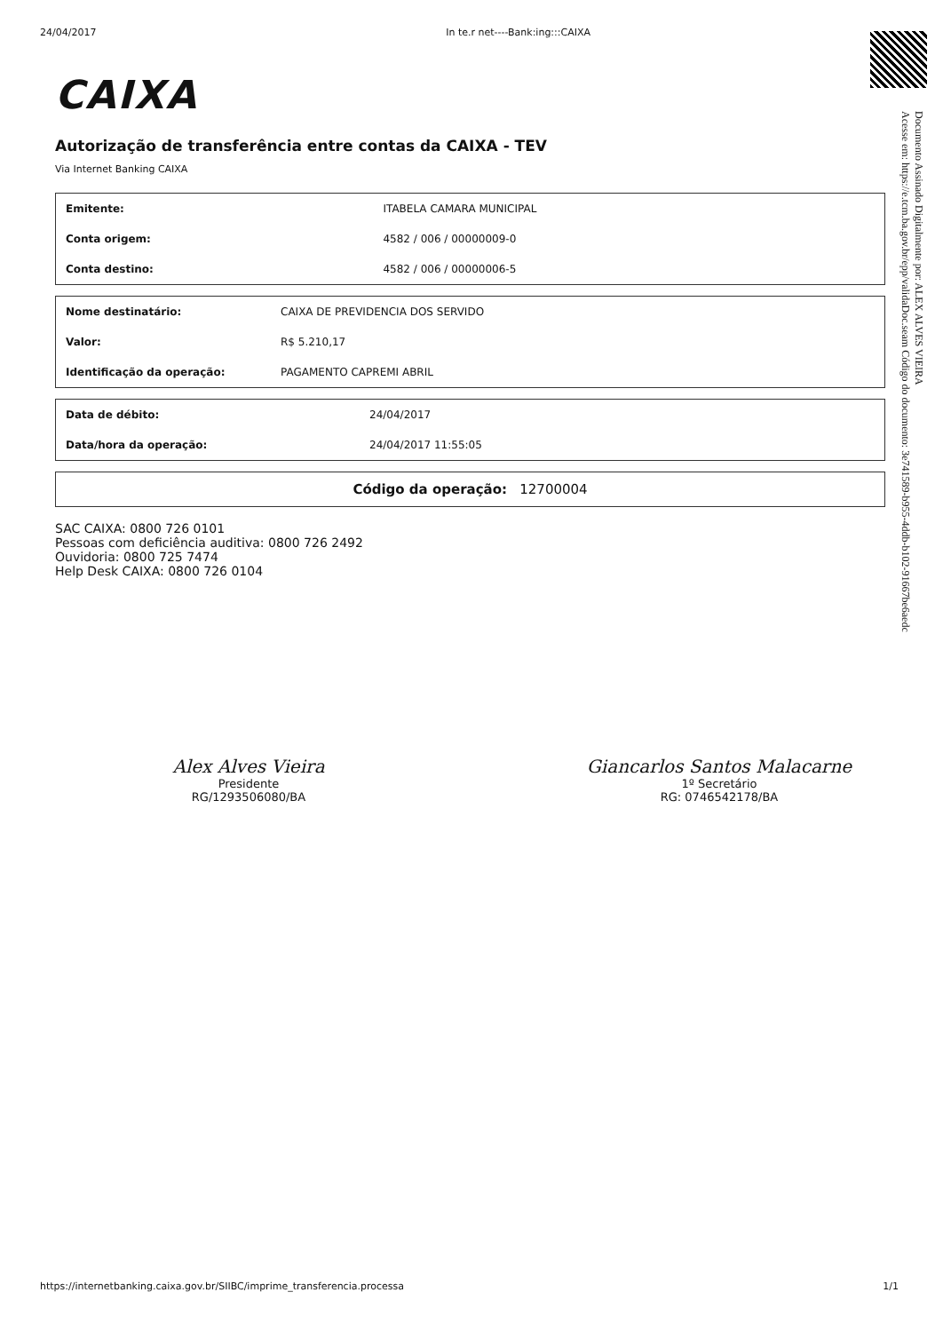24/04/2017 In te.r net----Bank:ing:::CAIXA
CAIXA
Autorização de transferência entre contas da CAIXA - TEV
Via Internet Banking CAIXA
| Emitente: | ITABELA CAMARA MUNICIPAL |
| Conta origem: | 4582 / 006 / 00000009-0 |
| Conta destino: | 4582 / 006 / 00000006-5 |
| Nome destinatário: | CAIXA DE PREVIDENCIA DOS SERVIDO |
| Valor: | R$ 5.210,17 |
| Identificação da operação: | PAGAMENTO CAPREMI ABRIL |
| Data de débito: | 24/04/2017 |
| Data/hora da operação: | 24/04/2017 11:55:05 |
| Código da operação: 12700004 |
SAC CAIXA: 0800 726 0101
Pessoas com deficiência auditiva: 0800 726 2492
Ouvidoria: 0800 725 7474
Help Desk CAIXA: 0800 726 0104
Alex Alves Vieira
Presidente
RG/1293506080/BA
Giancarlos Santos Malacarne
1º Secretário
RG: 0746542178/BA
Documento Assinado Digitalmente por: ALEX ALVES VIEIRA
Acesse em: https://e.tcm.ba.gov.br/epp/validaDoc.seam Código do documento: 3e741589-b955-4ddb-b102-91667be6aedc
https://internetbanking.caixa.gov.br/SIIBC/imprime_transferencia.processa 1/1